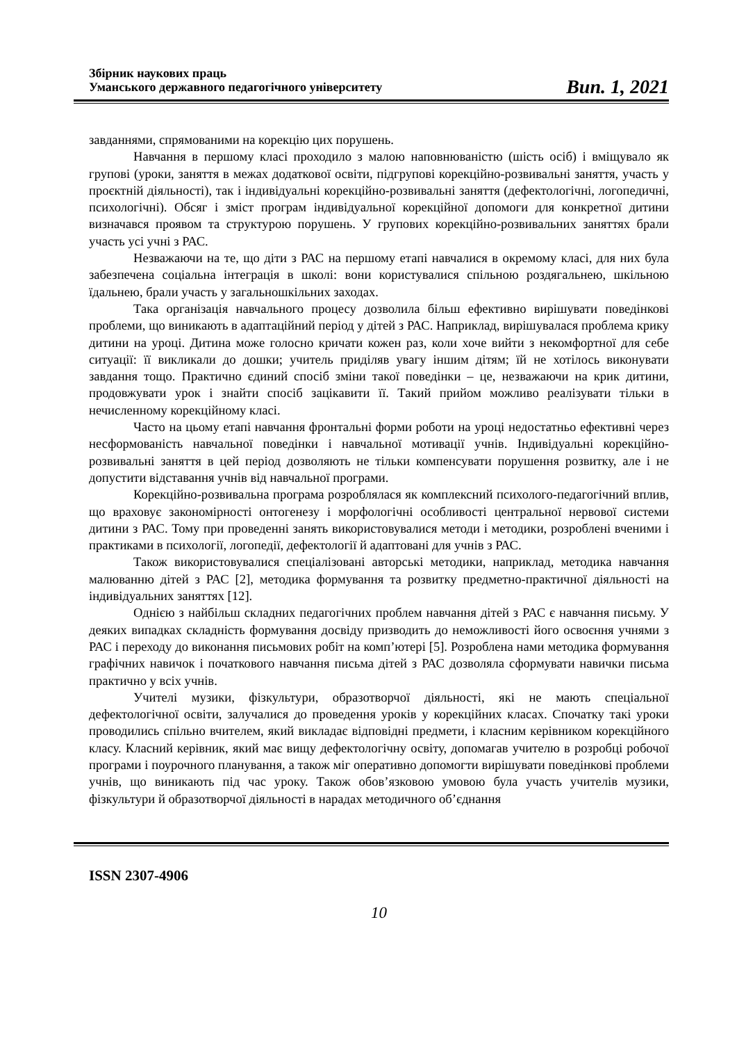Збірник наукових праць
Уманського державного педагогічного університету
Вип. 1, 2021
завданнями, спрямованими на корекцію цих порушень.
Навчання в першому класі проходило з малою наповнюваністю (шість осіб) і вміщувало як групові (уроки, заняття в межах додаткової освіти, підгрупові корекційно-розвивальні заняття, участь у проєктній діяльності), так і індивідуальні корекційно-розвивальні заняття (дефектологічні, логопедичні, психологічні). Обсяг і зміст програм індивідуальної корекційної допомоги для конкретної дитини визначався проявом та структурою порушень. У групових корекційно-розвивальних заняттях брали участь усі учні з РАС.
Незважаючи на те, що діти з РАС на першому етапі навчалися в окремому класі, для них була забезпечена соціальна інтеграція в школі: вони користувалися спільною роздягальнею, шкільною їдальнею, брали участь у загальношкільних заходах.
Така організація навчального процесу дозволила більш ефективно вирішувати поведінкові проблеми, що виникають в адаптаційний період у дітей з РАС. Наприклад, вирішувалася проблема крику дитини на уроці. Дитина може голосно кричати кожен раз, коли хоче вийти з некомфортної для себе ситуації: її викликали до дошки; учитель приділяв увагу іншим дітям; їй не хотілось виконувати завдання тощо. Практично єдиний спосіб зміни такої поведінки – це, незважаючи на крик дитини, продовжувати урок і знайти спосіб зацікавити її. Такий прийом можливо реалізувати тільки в нечисленному корекційному класі.
Часто на цьому етапі навчання фронтальні форми роботи на уроці недостатньо ефективні через несформованість навчальної поведінки і навчальної мотивації учнів. Індивідуальні корекційно-розвивальні заняття в цей період дозволяють не тільки компенсувати порушення розвитку, але і не допустити відставання учнів від навчальної програми.
Корекційно-розвивальна програма розроблялася як комплексний психолого-педагогічний вплив, що враховує закономірності онтогенезу і морфологічні особливості центральної нервової системи дитини з РАС. Тому при проведенні занять використовувалися методи і методики, розроблені вченими і практиками в психології, логопедії, дефектології й адаптовані для учнів з РАС.
Також використовувалися спеціалізовані авторські методики, наприклад, методика навчання малюванню дітей з РАС [2], методика формування та розвитку предметно-практичної діяльності на індивідуальних заняттях [12].
Однією з найбільш складних педагогічних проблем навчання дітей з РАС є навчання письму. У деяких випадках складність формування досвіду призводить до неможливості його освоєння учнями з РАС і переходу до виконання письмових робіт на комп’ютері [5]. Розроблена нами методика формування графічних навичок і початкового навчання письма дітей з РАС дозволяла сформувати навички письма практично у всіх учнів.
Учителі музики, фізкультури, образотворчої діяльності, які не мають спеціальної дефектологічної освіти, залучалися до проведення уроків у корекційних класах. Спочатку такі уроки проводились спільно вчителем, який викладає відповідні предмети, і класним керівником корекційного класу. Класний керівник, який має вищу дефектологічну освіту, допомагав учителю в розробці робочої програми і поурочного планування, а також міг оперативно допомогти вирішувати поведінкові проблеми учнів, що виникають під час уроку. Також обов’язковою умовою була участь учителів музики, фізкультури й образотворчої діяльності в нарадах методичного об’єднання
ISSN 2307-4906
10